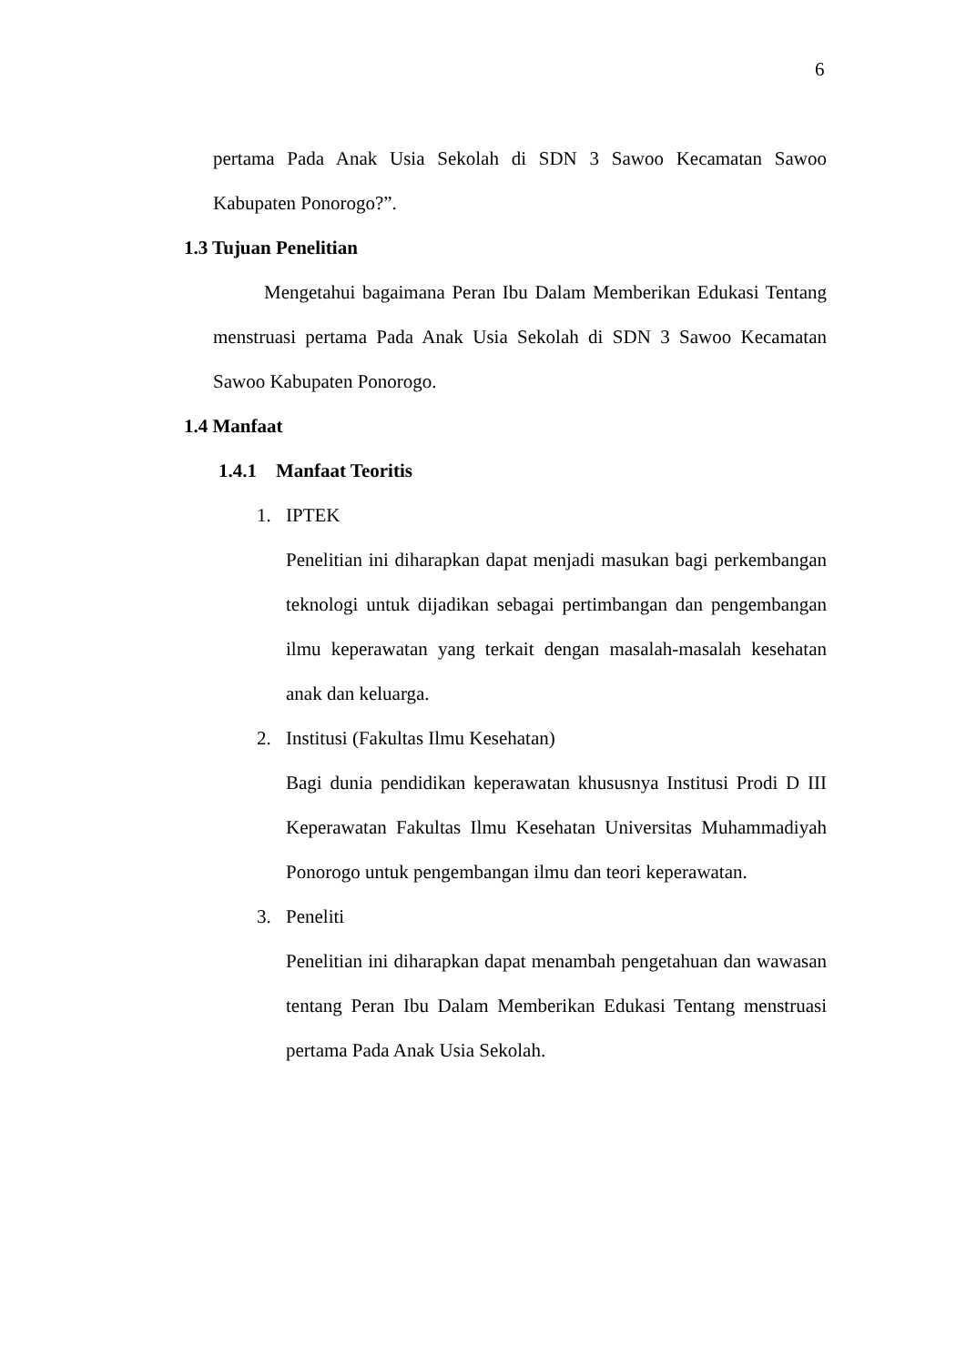6
pertama Pada Anak Usia Sekolah di SDN 3 Sawoo Kecamatan Sawoo Kabupaten Ponorogo?”.
1.3 Tujuan Penelitian
Mengetahui bagaimana Peran Ibu Dalam Memberikan Edukasi Tentang menstruasi pertama Pada Anak Usia Sekolah di SDN 3 Sawoo Kecamatan Sawoo Kabupaten Ponorogo.
1.4 Manfaat
1.4.1 Manfaat Teoritis
1. IPTEK
Penelitian ini diharapkan dapat menjadi masukan bagi perkembangan teknologi untuk dijadikan sebagai pertimbangan dan pengembangan ilmu keperawatan yang terkait dengan masalah-masalah kesehatan anak dan keluarga.
2. Institusi (Fakultas Ilmu Kesehatan)
Bagi dunia pendidikan keperawatan khususnya Institusi Prodi D III Keperawatan Fakultas Ilmu Kesehatan Universitas Muhammadiyah Ponorogo untuk pengembangan ilmu dan teori keperawatan.
3. Peneliti
Penelitian ini diharapkan dapat menambah pengetahuan dan wawasan tentang Peran Ibu Dalam Memberikan Edukasi Tentang menstruasi pertama Pada Anak Usia Sekolah.